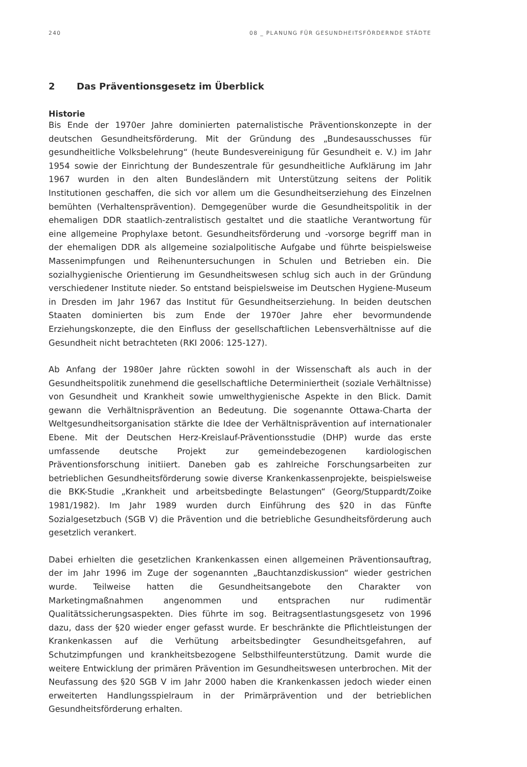240 08 _ PLANUNG FÜR GESUNDHEITSFÖRDERNDE STÄDTE
2 Das Präventionsgesetz im Überblick
Historie
Bis Ende der 1970er Jahre dominierten paternalistische Präventionskonzepte in der deutschen Gesundheitsförderung. Mit der Gründung des „Bundesausschusses für gesundheitliche Volksbelehrung“ (heute Bundesvereinigung für Gesundheit e. V.) im Jahr 1954 sowie der Einrichtung der Bundeszentrale für gesundheitliche Aufklärung im Jahr 1967 wurden in den alten Bundesländern mit Unterstützung seitens der Politik Institutionen geschaffen, die sich vor allem um die Gesundheitserziehung des Einzelnen bemühten (Verhaltensprävention). Demgegenüber wurde die Gesundheitspolitik in der ehemaligen DDR staatlich-zentralistisch gestaltet und die staatliche Verantwortung für eine allgemeine Prophylaxe betont. Gesundheitsförderung und -vorsorge begriff man in der ehemaligen DDR als allgemeine sozialpolitische Aufgabe und führte beispielsweise Massenimpfungen und Reihenuntersuchungen in Schulen und Betrieben ein. Die sozialhygienische Orientierung im Gesundheitswesen schlug sich auch in der Gründung verschiedener Institute nieder. So entstand beispielsweise im Deutschen Hygiene-Museum in Dresden im Jahr 1967 das Institut für Gesundheitserziehung. In beiden deutschen Staaten dominierten bis zum Ende der 1970er Jahre eher bevormundende Erziehungskonzepte, die den Einfluss der gesellschaftlichen Lebensverhältnisse auf die Gesundheit nicht betrachteten (RKI 2006: 125-127).
Ab Anfang der 1980er Jahre rückten sowohl in der Wissenschaft als auch in der Gesundheitspolitik zunehmend die gesellschaftliche Determiniertheit (soziale Verhältnisse) von Gesundheit und Krankheit sowie umwelthygienische Aspekte in den Blick. Damit gewann die Verhältnisprävention an Bedeutung. Die sogenannte Ottawa-Charta der Weltgesundheitsorganisation stärkte die Idee der Verhältnisprävention auf internationaler Ebene. Mit der Deutschen Herz-Kreislauf-Präventionsstudie (DHP) wurde das erste umfassende deutsche Projekt zur gemeindebezogenen kardiologischen Präventionsforschung initiiert. Daneben gab es zahlreiche Forschungsarbeiten zur betrieblichen Gesundheitsförderung sowie diverse Krankenkassenprojekte, beispielsweise die BKK-Studie „Krankheit und arbeitsbedingte Belastungen“ (Georg/Stuppardt/Zoike 1981/1982). Im Jahr 1989 wurden durch Einführung des §20 in das Fünfte Sozialgesetzbuch (SGB V) die Prävention und die betriebliche Gesundheitsförderung auch gesetzlich verankert.
Dabei erhielten die gesetzlichen Krankenkassen einen allgemeinen Präventionsauftrag, der im Jahr 1996 im Zuge der sogenannten „Bauchtanzdiskussion“ wieder gestrichen wurde. Teilweise hatten die Gesundheitsangebote den Charakter von Marketingmaßnahmen angenommen und entsprachen nur rudimentär Qualitätssicherungsaspekten. Dies führte im sog. Beitragsentlastungsgesetz von 1996 dazu, dass der §20 wieder enger gefasst wurde. Er beschränkte die Pflichtleistungen der Krankenkassen auf die Verhütung arbeitsbedingter Gesundheitsgefahren, auf Schutzimpfungen und krankheitsbezogene Selbsthilfeunterstützung. Damit wurde die weitere Entwicklung der primären Prävention im Gesundheitswesen unterbrochen. Mit der Neufassung des §20 SGB V im Jahr 2000 haben die Krankenkassen jedoch wieder einen erweiterten Handlungsspielraum in der Primärprävention und der betrieblichen Gesundheitsförderung erhalten.